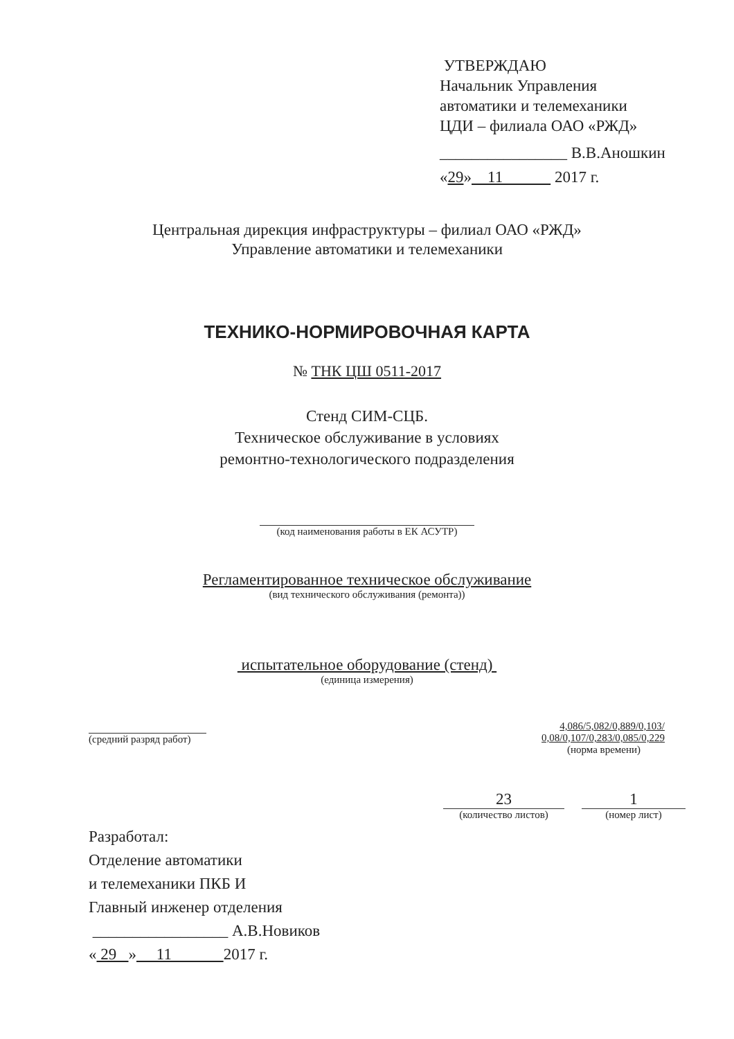УТВЕРЖДАЮ
Начальник Управления
автоматики и телемеханики
ЦДИ – филиала ОАО «РЖД»
________________ В.В.Аношкин
«29» 11 2017 г.
Центральная дирекция инфраструктуры – филиал ОАО «РЖД»
Управление автоматики и телемеханики
ТЕХНИКО-НОРМИРОВОЧНАЯ КАРТА
№ ТНК ЦШ 0511-2017
Стенд СИМ-СЦБ.
Техническое обслуживание в условиях
ремонтно-технологического подразделения
(код наименования работы в ЕК АСУТР)
Регламентированное техническое обслуживание
(вид технического обслуживания (ремонта))
испытательное оборудование (стенд)
(единица измерения)
(средний разряд работ) 4,086/5,082/0,889/0,103/
0,08/0,107/0,283/0,085/0,229
(норма времени)
23
(количество листов)
1
(номер лист)
Разработал:
Отделение автоматики
и телемеханики ПКБ И
Главный инженер отделения
_________________ А.В.Новиков
« 29 » 11 2017 г.